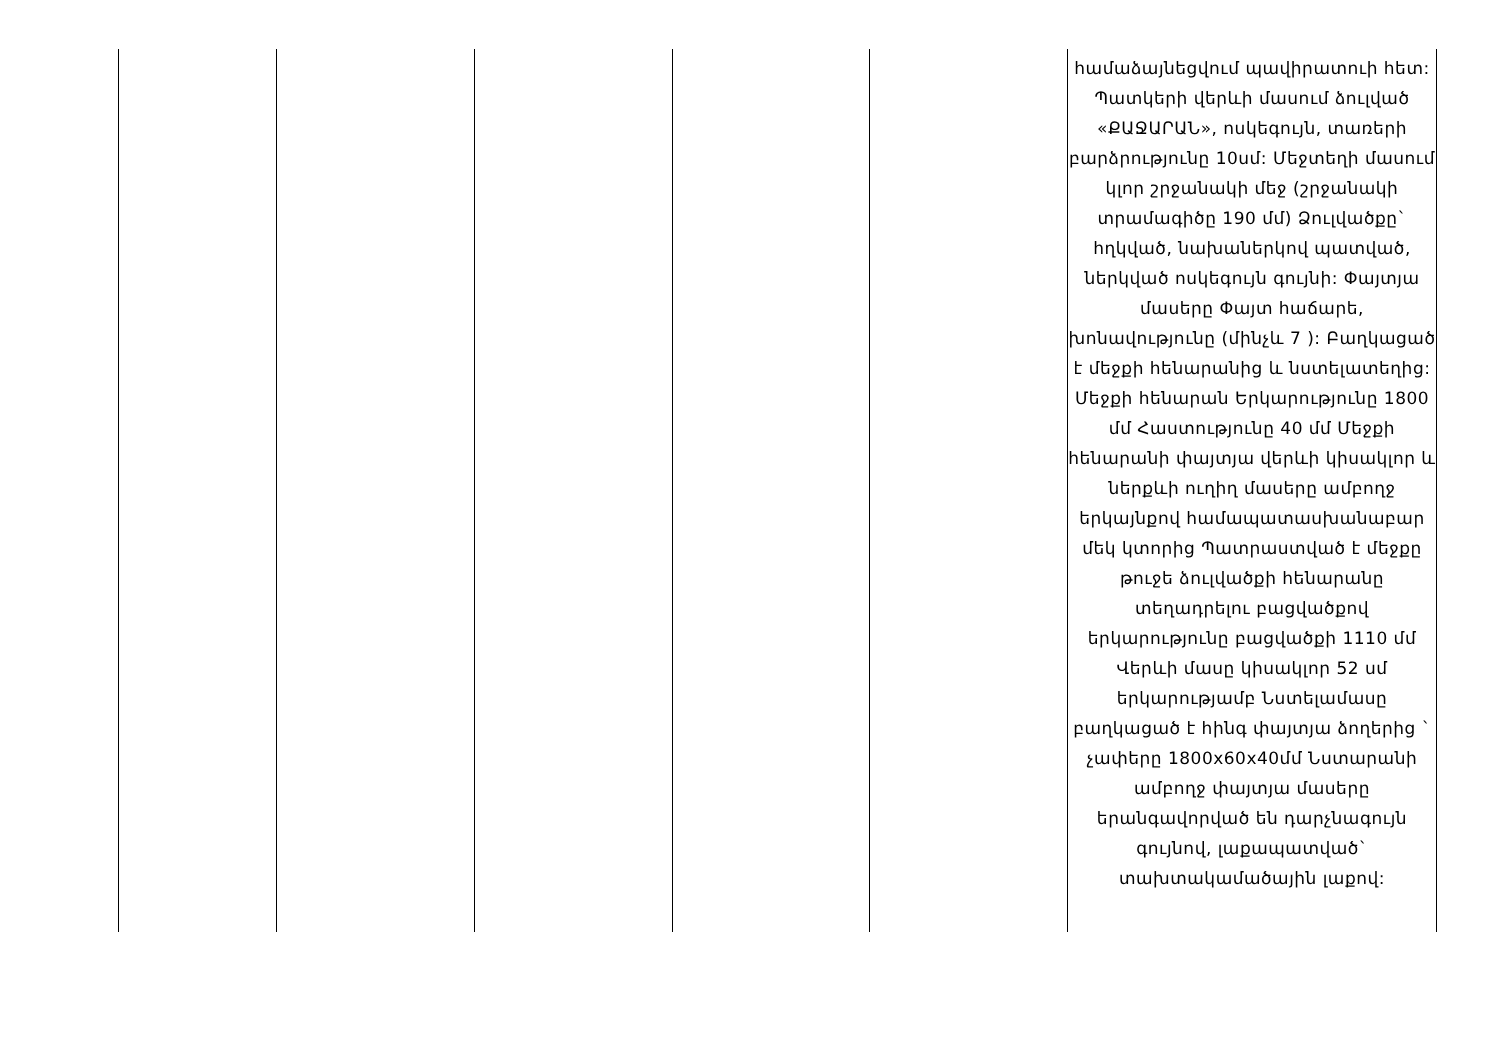| | | | | | համաձայնեցվում պավիրատուի հետ: Պատկերի վերևի մասում ձուլված «ՔԱՋԱՐԱՆ», ոսկեգույն, տառերի բարձրությունը 10սմ: Մեջտեղի մասում կլոր շրջանակի մեջ (շրջանակի տրամագիծը 190 մմ) Ձուլվածքը` հղկված, նախաներկով պատված, ներկված ոսկեգույն գույնի: Փայտյա մասերը Փայտ հաճարե, խոնավությունը (մինչև 7 ): Բաղկացած է մեջքի հենարանից և նստելատեղից: Մեջքի հենարան Երկարությունը 1800 մմ Հաստությունը 40 մմ Մեջքի հենարանի փայտյա վերևի կիսակլոր և ներքևի ուղիղ մասերը ամբողջ երկայնքով համապատասխանաբար մեկ կտորից Պատրաստված է մեջքը թուջե ձուլվածքի հենարանը տեղադրելու բացվածքով երկարությունը բացվածքի 1110 մմ Վերևի մասը կիսակլոր 52 սմ երկարությամբ Նստելամասը բաղկացած է հինգ փայտյա ձողերից ` չափերը 1800x60x40մմ Նստարանի ամբողջ փայտյա մասերը երանգավորված են դարչնագույն գույնով, լաքապատված` տախտակամածային լաքով: |